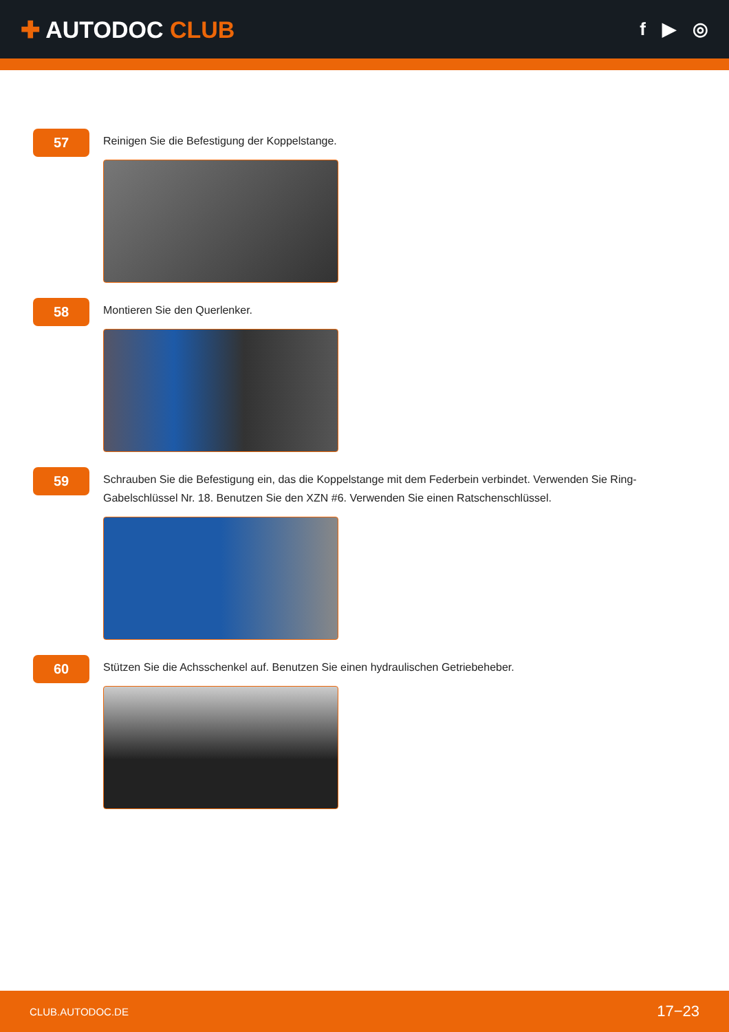✚ AUTODOC CLUB
f ▶ ◎
57
Reinigen Sie die Befestigung der Koppelstange.
58
Montieren Sie den Querlenker.
59
Schrauben Sie die Befestigung ein, das die Koppelstange mit dem Federbein verbindet. Verwenden Sie Ring-Gabelschlüssel Nr. 18. Benutzen Sie den XZN #6. Verwenden Sie einen Ratschenschlüssel.
60
Stützen Sie die Achsschenkel auf. Benutzen Sie einen hydraulischen Getriebeheber.
CLUB.AUTODOC.DE 17−23